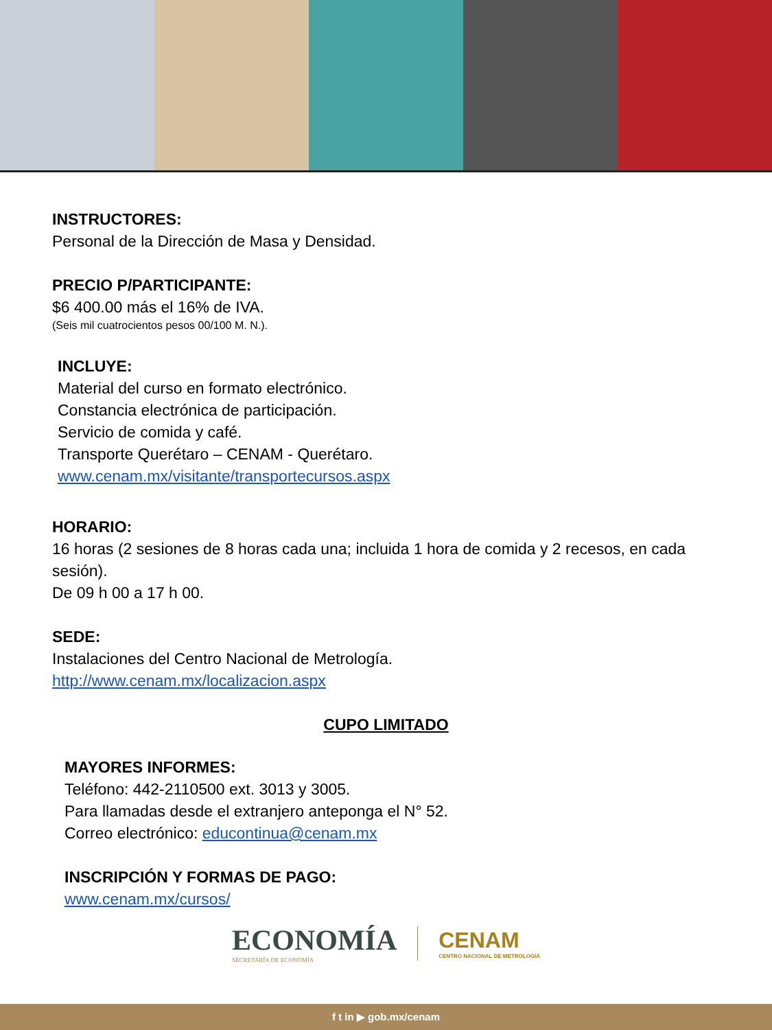INSTRUCTORES:
Personal de la Dirección de Masa y Densidad.
PRECIO P/PARTICIPANTE:
$6 400.00 más el 16% de IVA.
(Seis mil cuatrocientos pesos 00/100 M. N.).
INCLUYE:
Material del curso en formato electrónico.
Constancia electrónica de participación.
Servicio de comida y café.
Transporte Querétaro – CENAM - Querétaro.
www.cenam.mx/visitante/transportecursos.aspx
HORARIO:
16 horas (2 sesiones de 8 horas cada una; incluida 1 hora de comida y 2 recesos, en cada sesión).
De 09 h 00 a 17 h 00.
SEDE:
Instalaciones del Centro Nacional de Metrología.
http://www.cenam.mx/localizacion.aspx
CUPO LIMITADO
MAYORES INFORMES:
Teléfono: 442-2110500 ext. 3013 y 3005.
Para llamadas desde el extranjero anteponga el N° 52.
Correo electrónico: educontinua@cenam.mx
INSCRIPCIÓN Y FORMAS DE PAGO:
www.cenam.mx/cursos/
ECONOMÍA
SECRETARÍA DE ECONOMÍA
CENAM
CENTRO NACIONAL DE METROLOGÍA
f t in ▶ gob.mx/cenam